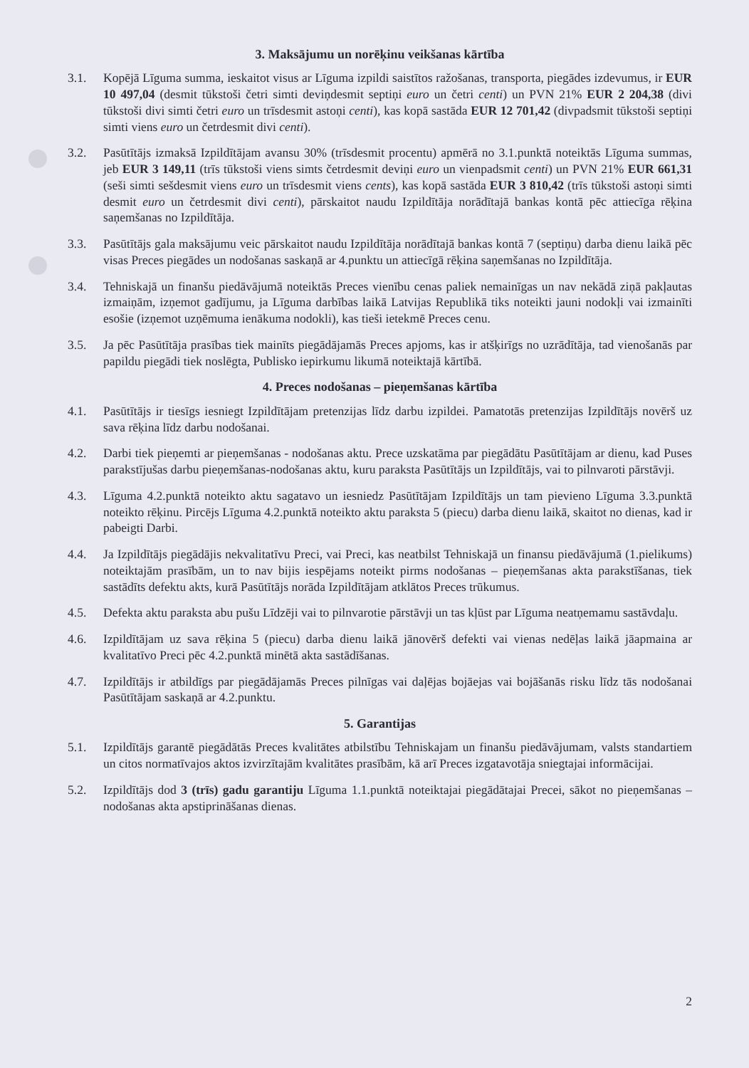3. Maksājumu un norēķinu veikšanas kārtība
3.1. Kopējā Līguma summa, ieskaitot visus ar Līguma izpildi saistītos ražošanas, transporta, piegādes izdevumus, ir EUR 10 497,04 (desmit tūkstoši četri simti deviņdesmit septiņi euro un četri centi) un PVN 21% EUR 2 204,38 (divi tūkstoši divi simti četri euro un trīsdesmit astoņi centi), kas kopā sastāda EUR 12 701,42 (divpadsmit tūkstoši septiņi simti viens euro un četrdesmit divi centi).
3.2. Pasūtītājs izmaksā Izpildītājam avansu 30% (trīsdesmit procentu) apmērā no 3.1.punktā noteiktās Līguma summas, jeb EUR 3 149,11 (trīs tūkstoši viens simts četrdesmit deviņi euro un vienpadsmit centi) un PVN 21% EUR 661,31 (seši simti sešdesmit viens euro un trīsdesmit viens cents), kas kopā sastāda EUR 3 810,42 (trīs tūkstoši astoņi simti desmit euro un četrdesmit divi centi), pārskaitot naudu Izpildītāja norādītajā bankas kontā pēc attiecīga rēķina saņemšanas no Izpildītāja.
3.3. Pasūtītājs gala maksājumu veic pārskaitot naudu Izpildītāja norādītajā bankas kontā 7 (septiņu) darba dienu laikā pēc visas Preces piegādes un nodošanas saskaņā ar 4.punktu un attiecīgā rēķina saņemšanas no Izpildītāja.
3.4. Tehniskajā un finanšu piedāvājumā noteiktās Preces vienību cenas paliek nemainīgas un nav nekādā ziņā pakļautas izmaiņām, izņemot gadījumu, ja Līguma darbības laikā Latvijas Republikā tiks noteikti jauni nodokļi vai izmainīti esošie (izņemot uzņēmuma ienākuma nodokli), kas tieši ietekmē Preces cenu.
3.5. Ja pēc Pasūtītāja prasības tiek mainīts piegādājamās Preces apjoms, kas ir atšķirīgs no uzrādītāja, tad vienošanās par papildu piegādi tiek noslēgta, Publisko iepirkumu likumā noteiktajā kārtībā.
4. Preces nodošanas – pieņemšanas kārtība
4.1. Pasūtītājs ir tiesīgs iesniegt Izpildītājam pretenzijas līdz darbu izpildei. Pamatotās pretenzijas Izpildītājs novērš uz sava rēķina līdz darbu nodošanai.
4.2. Darbi tiek pieņemti ar pieņemšanas - nodošanas aktu. Prece uzskatāma par piegādātu Pasūtītājam ar dienu, kad Puses parakstījušas darbu pieņemšanas-nodošanas aktu, kuru paraksta Pasūtītājs un Izpildītājs, vai to pilnvaroti pārstāvji.
4.3. Līguma 4.2.punktā noteikto aktu sagatavo un iesniedz Pasūtītājam Izpildītājs un tam pievieno Līguma 3.3.punktā noteikto rēķinu. Pircējs Līguma 4.2.punktā noteikto aktu paraksta 5 (piecu) darba dienu laikā, skaitot no dienas, kad ir pabeigti Darbi.
4.4. Ja Izpildītājs piegādājis nekvalitatīvu Preci, vai Preci, kas neatbilst Tehniskajā un finansu piedāvājumā (1.pielikums) noteiktajām prasībām, un to nav bijis iespējams noteikt pirms nodošanas – pieņemšanas akta parakstīšanas, tiek sastādīts defektu akts, kurā Pasūtītājs norāda Izpildītājam atklātos Preces trūkumus.
4.5. Defekta aktu paraksta abu pušu Līdzēji vai to pilnvarotie pārstāvji un tas kļūst par Līguma neatņemamu sastāvdaļu.
4.6. Izpildītājam uz sava rēķina 5 (piecu) darba dienu laikā jānovērš defekti vai vienas nedēļas laikā jāapmaina ar kvalitatīvo Preci pēc 4.2.punktā minētā akta sastādīšanas.
4.7. Izpildītājs ir atbildīgs par piegādājamās Preces pilnīgas vai daļējas bojāejas vai bojāšanās risku līdz tās nodošanai Pasūtītājam saskaņā ar 4.2.punktu.
5. Garantijas
5.1. Izpildītājs garantē piegādātās Preces kvalitātes atbilstību Tehniskajam un finanšu piedāvājumam, valsts standartiem un citos normatīvajos aktos izvirzītajām kvalitātes prasībām, kā arī Preces izgatavotāja sniegtajai informācijai.
5.2. Izpildītājs dod 3 (trīs) gadu garantiju Līguma 1.1.punktā noteiktajai piegādātajai Precei, sākot no pieņemšanas – nodošanas akta apstiprināšanas dienas.
2